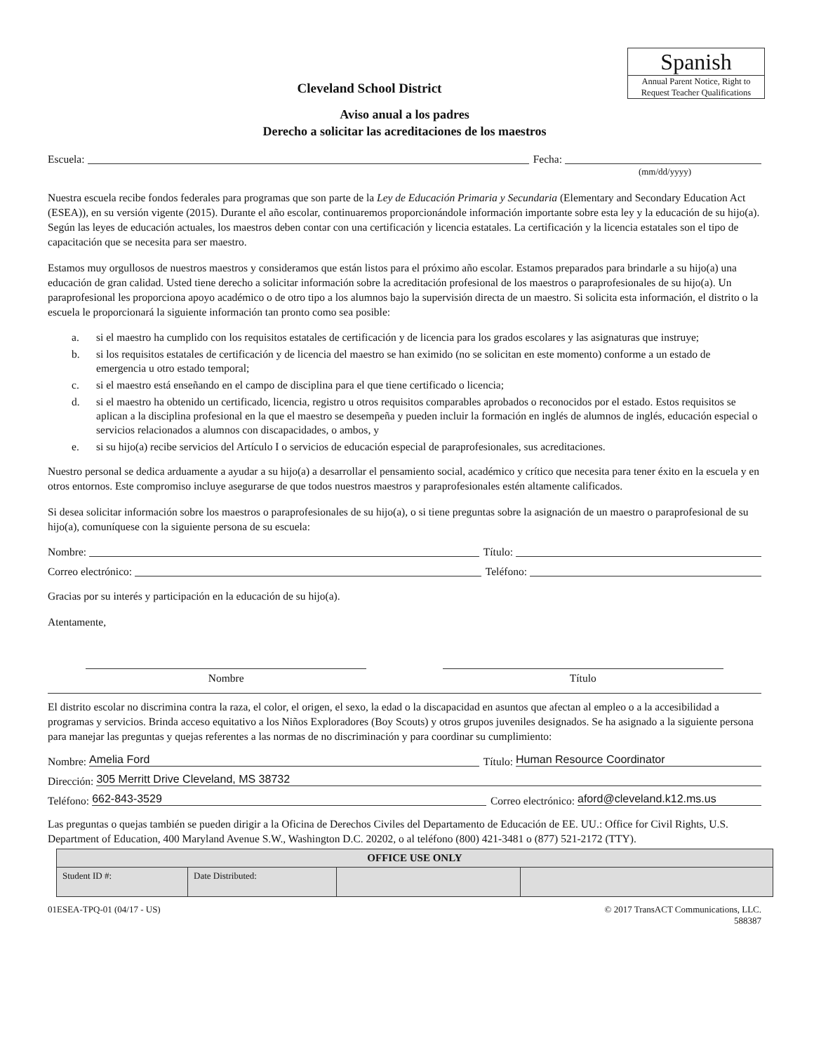Spanish
Annual Parent Notice, Right to Request Teacher Qualifications
Cleveland School District
Aviso anual a los padres
Derecho a solicitar las acreditaciones de los maestros
Escuela: Fecha:
(mm/dd/yyyy)
Nuestra escuela recibe fondos federales para programas que son parte de la Ley de Educación Primaria y Secundaria (Elementary and Secondary Education Act (ESEA)), en su versión vigente (2015). Durante el año escolar, continuaremos proporcionándole información importante sobre esta ley y la educación de su hijo(a). Según las leyes de educación actuales, los maestros deben contar con una certificación y licencia estatales. La certificación y la licencia estatales son el tipo de capacitación que se necesita para ser maestro.
Estamos muy orgullosos de nuestros maestros y consideramos que están listos para el próximo año escolar. Estamos preparados para brindarle a su hijo(a) una educación de gran calidad. Usted tiene derecho a solicitar información sobre la acreditación profesional de los maestros o paraprofesionales de su hijo(a). Un paraprofesional les proporciona apoyo académico o de otro tipo a los alumnos bajo la supervisión directa de un maestro. Si solicita esta información, el distrito o la escuela le proporcionará la siguiente información tan pronto como sea posible:
a. si el maestro ha cumplido con los requisitos estatales de certificación y de licencia para los grados escolares y las asignaturas que instruye;
b. si los requisitos estatales de certificación y de licencia del maestro se han eximido (no se solicitan en este momento) conforme a un estado de emergencia u otro estado temporal;
c. si el maestro está enseñando en el campo de disciplina para el que tiene certificado o licencia;
d. si el maestro ha obtenido un certificado, licencia, registro u otros requisitos comparables aprobados o reconocidos por el estado. Estos requisitos se aplican a la disciplina profesional en la que el maestro se desempeña y pueden incluir la formación en inglés de alumnos de inglés, educación especial o servicios relacionados a alumnos con discapacidades, o ambos, y
e. si su hijo(a) recibe servicios del Artículo I o servicios de educación especial de paraprofesionales, sus acreditaciones.
Nuestro personal se dedica arduamente a ayudar a su hijo(a) a desarrollar el pensamiento social, académico y crítico que necesita para tener éxito en la escuela y en otros entornos. Este compromiso incluye asegurarse de que todos nuestros maestros y paraprofesionales estén altamente calificados.
Si desea solicitar información sobre los maestros o paraprofesionales de su hijo(a), o si tiene preguntas sobre la asignación de un maestro o paraprofesional de su hijo(a), comuníquese con la siguiente persona de su escuela:
Nombre: Título:
Correo electrónico: Teléfono:
Gracias por su interés y participación en la educación de su hijo(a).
Atentamente,
Nombre Título
El distrito escolar no discrimina contra la raza, el color, el origen, el sexo, la edad o la discapacidad en asuntos que afectan al empleo o a la accesibilidad a programas y servicios. Brinda acceso equitativo a los Niños Exploradores (Boy Scouts) y otros grupos juveniles designados. Se ha asignado a la siguiente persona para manejar las preguntas y quejas referentes a las normas de no discriminación y para coordinar su cumplimiento:
Nombre: Amelia Ford Título: Human Resource Coordinator
Dirección: 305 Merritt Drive Cleveland, MS 38732
Teléfono: 662-843-3529 Correo electrónico: aford@cleveland.k12.ms.us
Las preguntas o quejas también se pueden dirigir a la Oficina de Derechos Civiles del Departamento de Educación de EE. UU.: Office for Civil Rights, U.S. Department of Education, 400 Maryland Avenue S.W., Washington D.C. 20202, o al teléfono (800) 421-3481 o (877) 521-2172 (TTY).
| OFFICE USE ONLY | | | |
| --- | --- | --- | --- |
| Student ID #: | Date Distributed: | | |
01ESEA-TPQ-01 (04/17 - US) © 2017 TransACT Communications, LLC.
588387